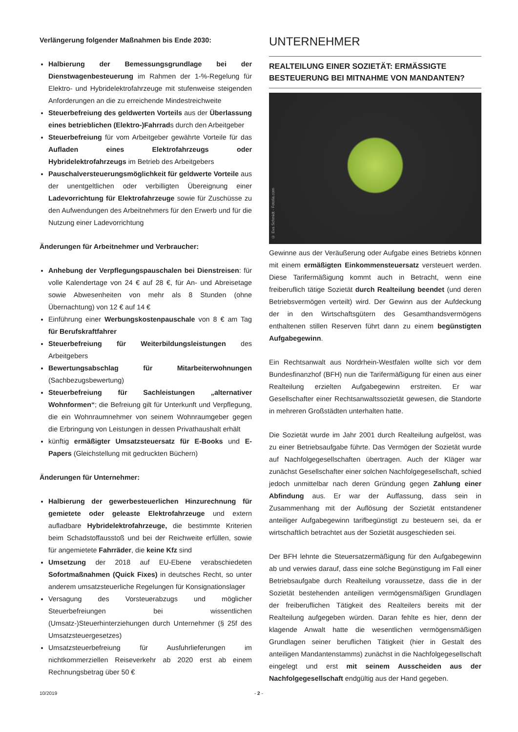Verlängerung folgender Maßnahmen bis Ende 2030:
Halbierung der Bemessungsgrundlage bei der Dienstwagenbesteuerung im Rahmen der 1-%-Regelung für Elektro- und Hybridelektrofahrzeuge mit stufenweise steigenden Anforderungen an die zu erreichende Mindestreichweite
Steuerbefreiung des geldwerten Vorteils aus der Überlassung eines betrieblichen (Elektro-)Fahrrads durch den Arbeitgeber
Steuerbefreiung für vom Arbeitgeber gewährte Vorteile für das Aufladen eines Elektrofahrzeugs oder Hybridelektrofahrzeugs im Betrieb des Arbeitgebers
Pauschalversteuerungsmöglichkeit für geldwerte Vorteile aus der unentgeltlichen oder verbilligten Übereignung einer Ladevorrichtung für Elektrofahrzeuge sowie für Zuschüsse zu den Aufwendungen des Arbeitnehmers für den Erwerb und für die Nutzung einer Ladevorrichtung
Änderungen für Arbeitnehmer und Verbraucher:
Anhebung der Verpflegungspauschalen bei Dienstreisen: für volle Kalendertage von 24 € auf 28 €, für An- und Abreisetage sowie Abwesenheiten von mehr als 8 Stunden (ohne Übernachtung) von 12 € auf 14 €
Einführung einer Werbungskostenpauschale von 8 € am Tag für Berufskraftfahrer
Steuerbefreiung für Weiterbildungsleistungen des Arbeitgebers
Bewertungsabschlag für Mitarbeiterwohnungen (Sachbezugsbewertung)
Steuerbefreiung für Sachleistungen „alternativer Wohnformen“; die Befreiung gilt für Unterkunft und Verpflegung, die ein Wohnraumnehmer von seinem Wohnraumgeber gegen die Erbringung von Leistungen in dessen Privathaushalt erhält
künftig ermäßigter Umsatzsteuersatz für E-Books und E-Papers (Gleichstellung mit gedruckten Büchern)
Änderungen für Unternehmer:
Halbierung der gewerbesteuerlichen Hinzurechnung für gemietete oder geleaste Elektrofahrzeuge und extern aufladbare Hybridelektrofahrzeuge, die bestimmte Kriterien beim Schadstoffausstoß und bei der Reichweite erfüllen, sowie für angemietete Fahrräder, die keine Kfz sind
Umsetzung der 2018 auf EU-Ebene verabschiedeten Sofortmaßnahmen (Quick Fixes) in deutsches Recht, so unter anderem umsatzsteuerliche Regelungen für Konsignationslager
Versagung des Vorsteuerabzugs und möglicher Steuerbefreiungen bei wissentlichen (Umsatz-)Steuerhinterziehungen durch Unternehmer (§ 25f des Umsatzsteuergesetzes)
Umsatzsteuerbefreiung für Ausfuhrlieferungen im nichtkommerziellen Reiseverkehr ab 2020 erst ab einem Rechnungsbetrag über 50 €
UNTERNEHMER
REALTEILUNG EINER SOZIETÄT: ERMÄSSIGTE BESTEUERUNG BEI MITNAHME VON MANDANTEN?
© Eva Schmidt - Fotolia.com
Gewinne aus der Veräußerung oder Aufgabe eines Betriebs können mit einem ermäßigten Einkommensteuersatz versteuert werden. Diese Tarifermäßigung kommt auch in Betracht, wenn eine freiberuflich tätige Sozietät durch Realteilung beendet (und deren Betriebsvermögen verteilt) wird. Der Gewinn aus der Aufdeckung der in den Wirtschaftsgütern des Gesamthandsvermögens enthaltenen stillen Reserven führt dann zu einem begünstigten Aufgabegewinn.
Ein Rechtsanwalt aus Nordrhein-Westfalen wollte sich vor dem Bundesfinanzhof (BFH) nun die Tarifermäßigung für einen aus einer Realteilung erzielten Aufgabegewinn erstreiten. Er war Gesellschafter einer Rechtsanwaltssozietät gewesen, die Standorte in mehreren Großstädten unterhalten hatte.
Die Sozietät wurde im Jahr 2001 durch Realteilung aufgelöst, was zu einer Betriebsaufgabe führte. Das Vermögen der Sozietät wurde auf Nachfolgegesellschaften übertragen. Auch der Kläger war zunächst Gesellschafter einer solchen Nachfolgegesellschaft, schied jedoch unmittelbar nach deren Gründung gegen Zahlung einer Abfindung aus. Er war der Auffassung, dass sein in Zusammenhang mit der Auflösung der Sozietät entstandener anteiliger Aufgabegewinn tarifbegünstigt zu besteuern sei, da er wirtschaftlich betrachtet aus der Sozietät ausgeschieden sei.
Der BFH lehnte die Steuersatzermäßigung für den Aufgabegewinn ab und verwies darauf, dass eine solche Begünstigung im Fall einer Betriebsaufgabe durch Realteilung voraussetze, dass die in der Sozietät bestehenden anteiligen vermögensmäßigen Grundlagen der freiberuflichen Tätigkeit des Realteilers bereits mit der Realteilung aufgegeben würden. Daran fehlte es hier, denn der klagende Anwalt hatte die wesentlichen vermögensmäßigen Grundlagen seiner beruflichen Tätigkeit (hier in Gestalt des anteiligen Mandantenstamms) zunächst in die Nachfolgegesellschaft eingelegt und erst mit seinem Ausscheiden aus der Nachfolgegesellschaft endgültig aus der Hand gegeben.
10/2019 - 2 -